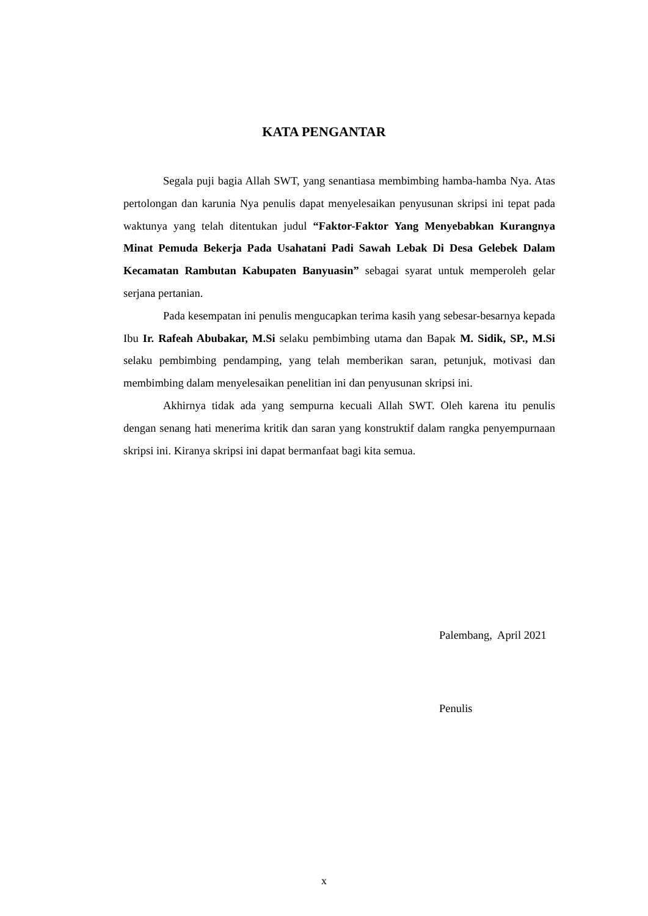KATA PENGANTAR
Segala puji bagia Allah SWT, yang senantiasa membimbing hamba-hamba Nya. Atas pertolongan dan karunia Nya penulis dapat menyelesaikan penyusunan skripsi ini tepat pada waktunya yang telah ditentukan judul “Faktor-Faktor Yang Menyebabkan Kurangnya Minat Pemuda Bekerja Pada Usahatani Padi Sawah Lebak Di Desa Gelebek Dalam Kecamatan Rambutan Kabupaten Banyuasin” sebagai syarat untuk memperoleh gelar serjana pertanian.
Pada kesempatan ini penulis mengucapkan terima kasih yang sebesar-besarnya kepada Ibu Ir. Rafeah Abubakar, M.Si selaku pembimbing utama dan Bapak M. Sidik, SP., M.Si selaku pembimbing pendamping, yang telah memberikan saran, petunjuk, motivasi dan membimbing dalam menyelesaikan penelitian ini dan penyusunan skripsi ini.
Akhirnya tidak ada yang sempurna kecuali Allah SWT. Oleh karena itu penulis dengan senang hati menerima kritik dan saran yang konstruktif dalam rangka penyempurnaan skripsi ini. Kiranya skripsi ini dapat bermanfaat bagi kita semua.
Palembang, April 2021
Penulis
x